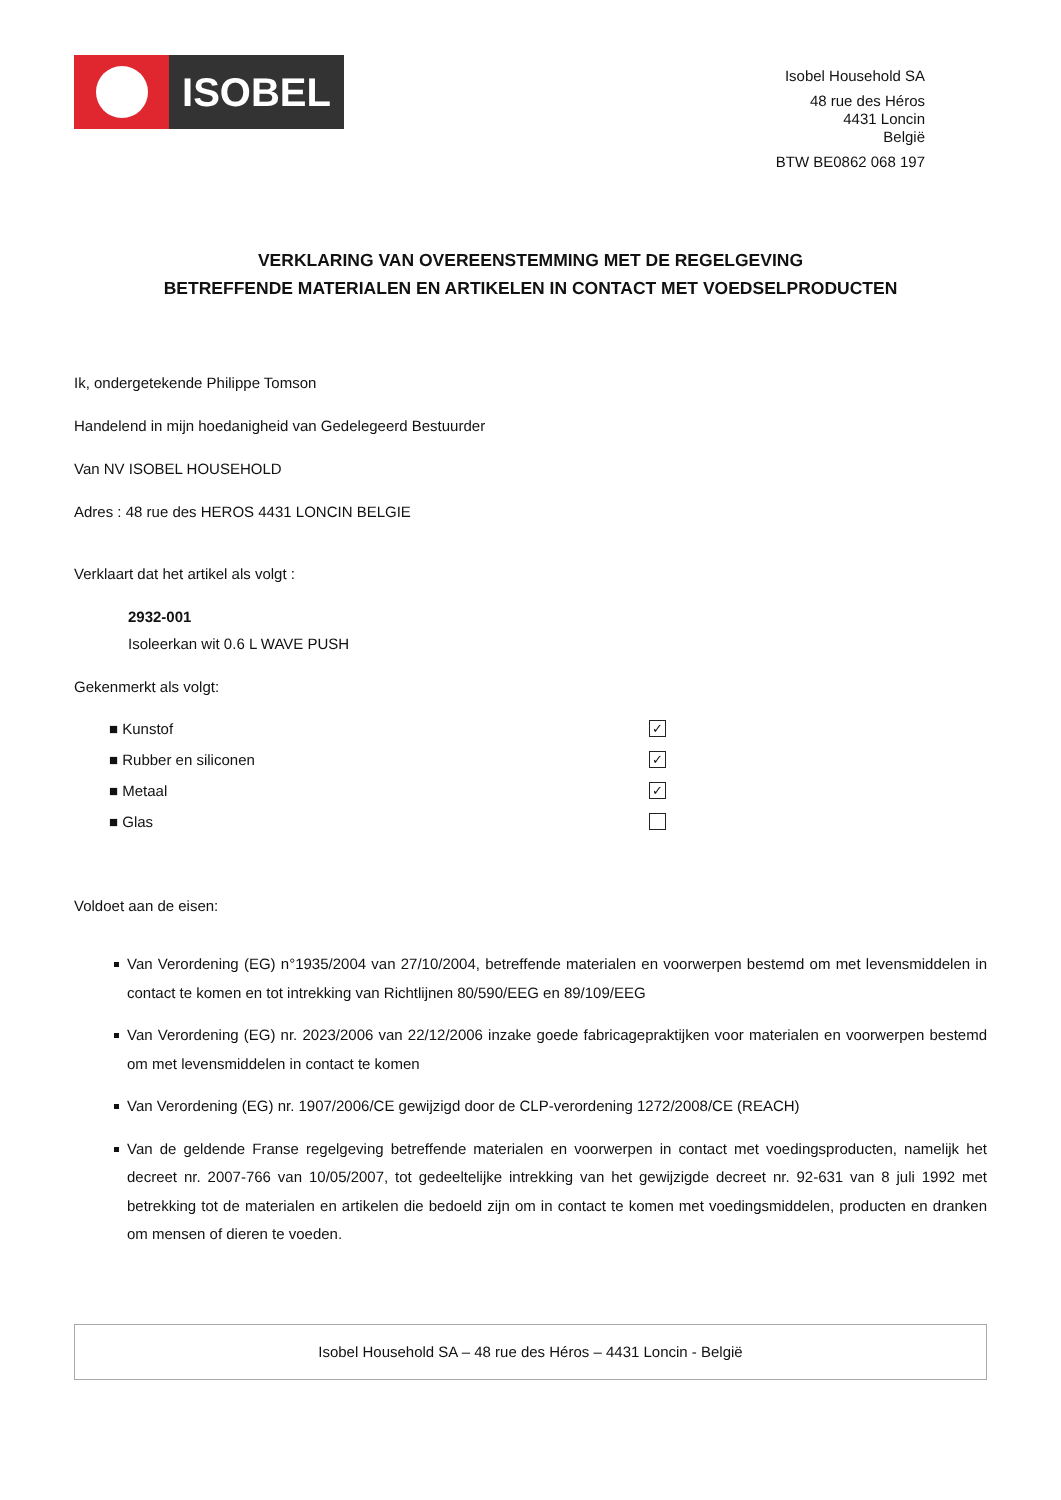ISOBEL
Isobel Household SA
48 rue des Héros
4431 Loncin
België
BTW BE0862 068 197
VERKLARING VAN OVEREENSTEMMING MET DE REGELGEVING
BETREFFENDE MATERIALEN EN ARTIKELEN IN CONTACT MET VOEDSELPRODUCTEN
Ik, ondergetekende Philippe Tomson
Handelend in mijn hoedanigheid van Gedelegeerd Bestuurder
Van NV ISOBEL HOUSEHOLD
Adres : 48 rue des HEROS 4431 LONCIN BELGIE
Verklaart dat het artikel als volgt :
2932-001
Isoleerkan wit 0.6 L WAVE PUSH
Gekenmerkt als volgt:
■ Kunstof ✓
■ Rubber en siliconen ✓
■ Metaal ✓
■ Glas
Voldoet aan de eisen:
Van Verordening (EG) n°1935/2004 van 27/10/2004, betreffende materialen en voorwerpen bestemd om met levensmiddelen in contact te komen en tot intrekking van Richtlijnen 80/590/EEG en 89/109/EEG
Van Verordening (EG) nr. 2023/2006 van 22/12/2006 inzake goede fabricagepraktijken voor materialen en voorwerpen bestemd om met levensmiddelen in contact te komen
Van Verordening (EG) nr. 1907/2006/CE gewijzigd door de CLP-verordening 1272/2008/CE (REACH)
Van de geldende Franse regelgeving betreffende materialen en voorwerpen in contact met voedingsproducten, namelijk het decreet nr. 2007-766 van 10/05/2007, tot gedeeltelijke intrekking van het gewijzigde decreet nr. 92-631 van 8 juli 1992 met betrekking tot de materialen en artikelen die bedoeld zijn om in contact te komen met voedingsmiddelen, producten en dranken om mensen of dieren te voeden.
Isobel Household SA – 48 rue des Héros – 4431 Loncin - België